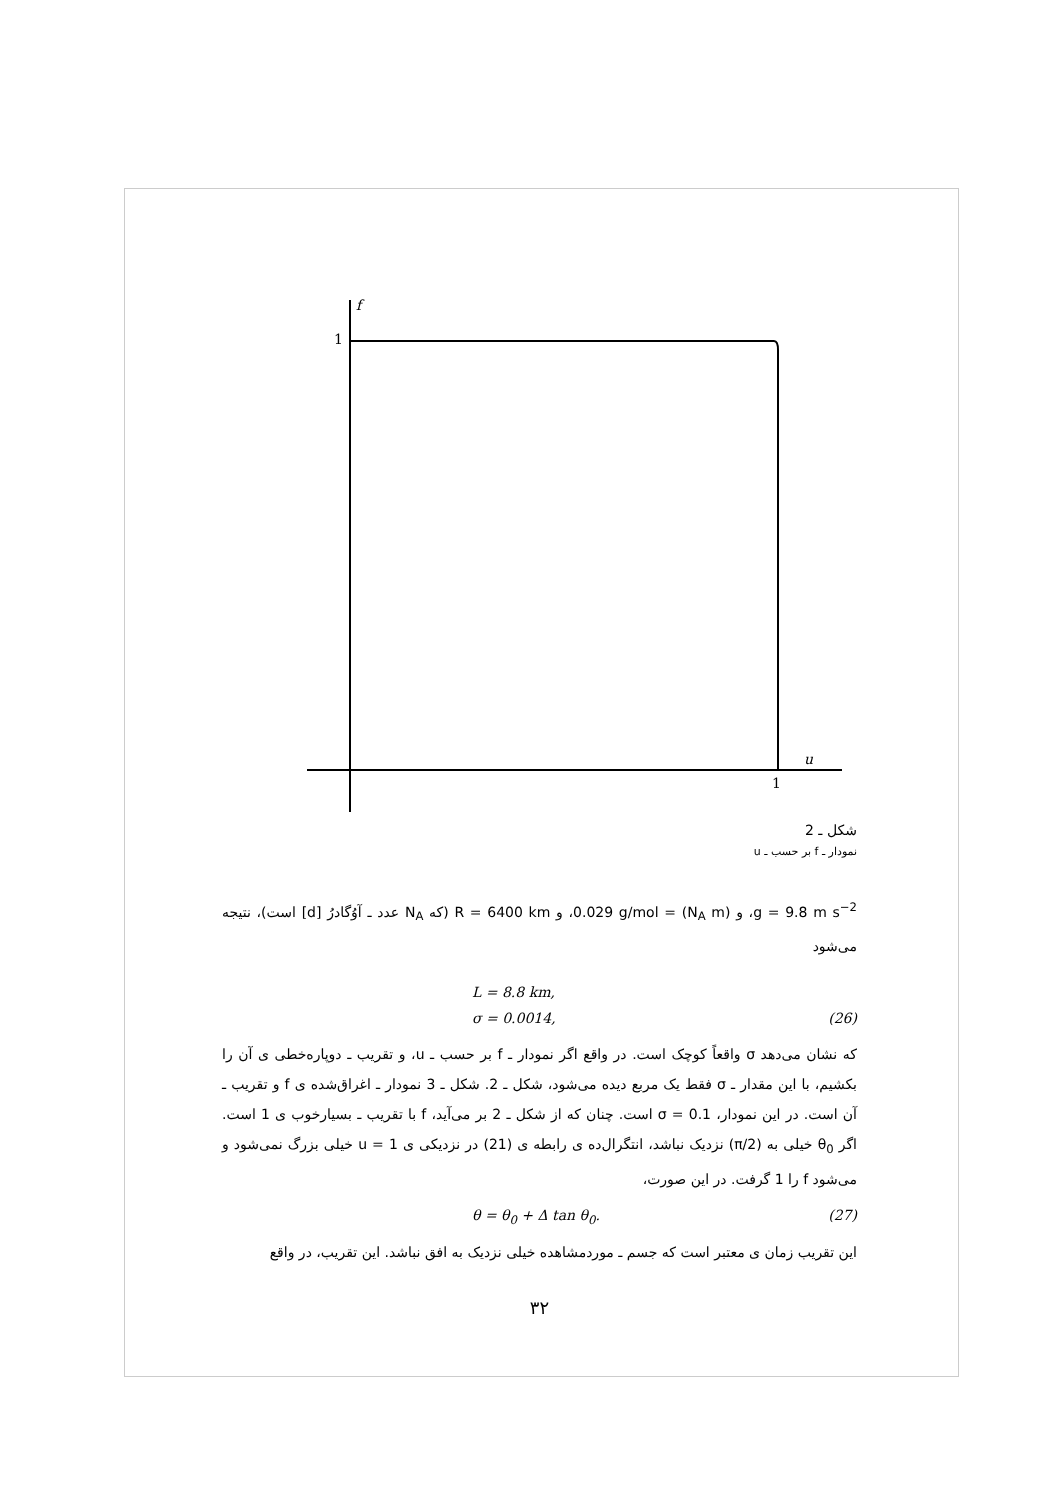f
1
u
1
شکل ـ 2
نمودار ـ f بر حسب ـ u
g = 9.8 m s<sup>−2</sup>، و (N<sub>A</sub> m) = 0.029 g/mol، و R = 6400 km (که N<sub>A</sub> عدد ـ آوُگادرُ [d] است)، نتیجه می‌شود
L = 8.8 km,
σ = 0.0014, (26)
که نشان می‌دهد σ واقعاً کوچک است. در واقع اگر نمودار ـ f بر حسب ـ u، و تقریب ـ دوپاره‌خطی ی آن را بکشیم، با این مقدار ـ σ فقط یک مربع دیده می‌شود، شکل ـ 2. شکل ـ 3 نمودار ـ اغراق‌شده ی f و تقریب ـ آن است. در این نمودار، σ = 0.1 است. چنان که از شکل ـ 2 بر می‌آید، f با تقریب ـ بسیارخوب ی 1 است. اگر θ<sub>0</sub> خیلی به (π/2) نزدیک نباشد، انتگرال‌ده ی رابطه ی (21) در نزدیکی ی u = 1 خیلی بزرگ نمی‌شود و می‌شود f را 1 گرفت. در این صورت،
θ = θ<sub>0</sub> + Δ tan θ<sub>0</sub>. (27)
این تقریب زمان ی معتبر است که جسم ـ موردمشاهده خیلی نزدیک به افق نباشد. این تقریب، در واقع
۳۲